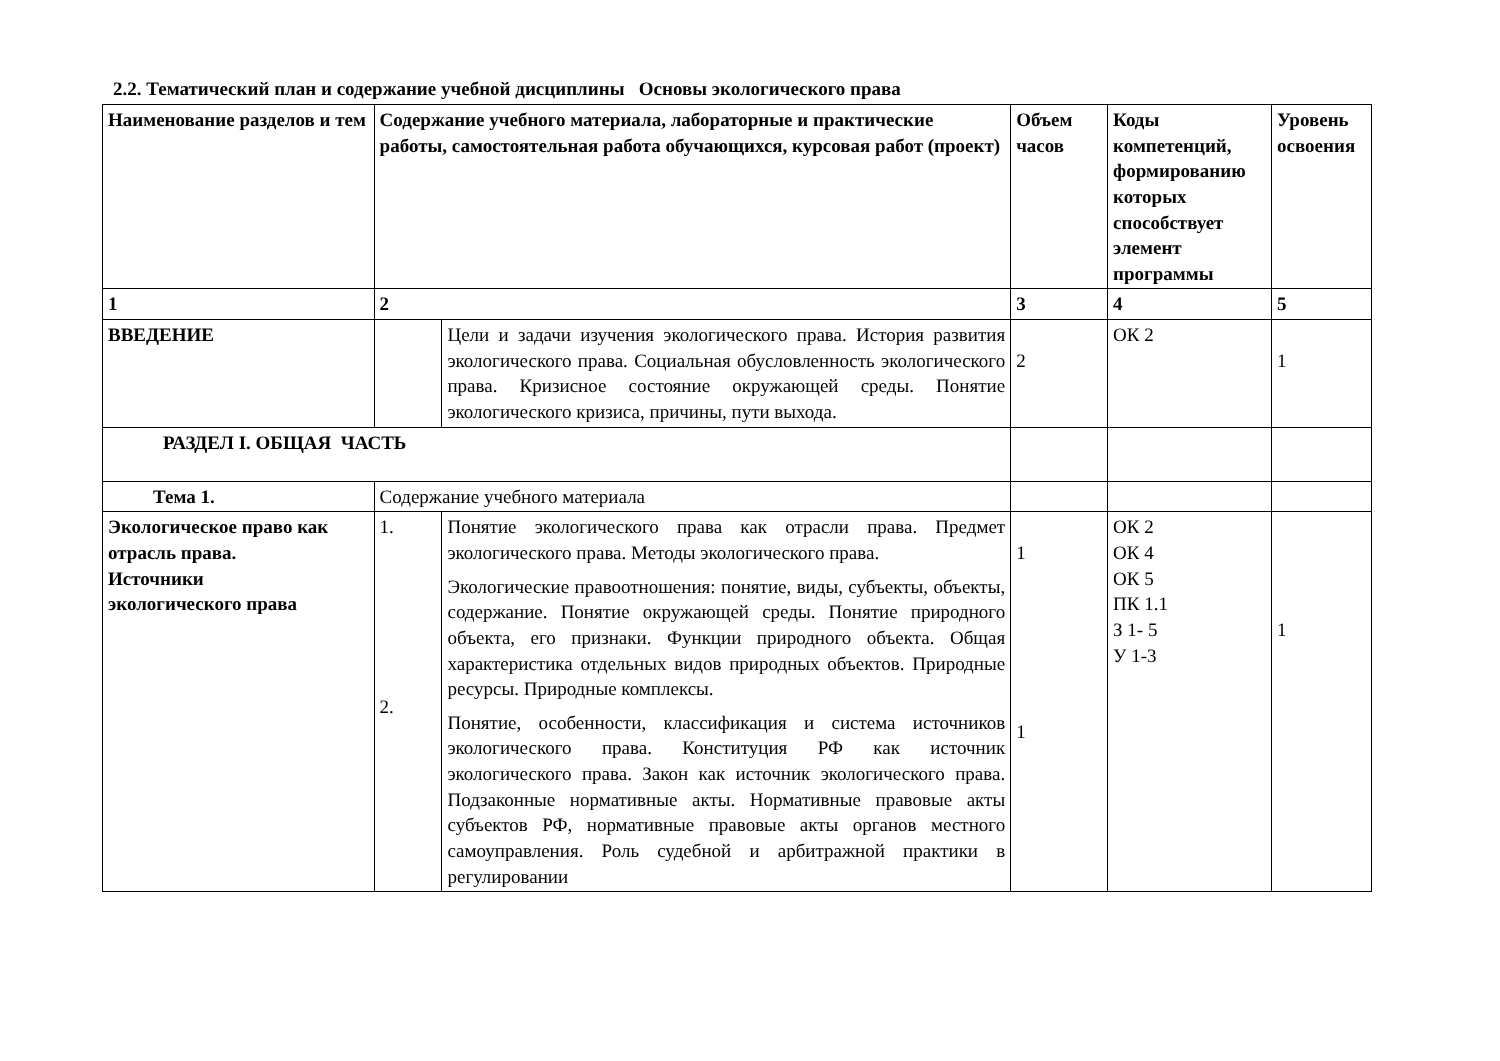2.2. Тематический план и содержание учебной дисциплины Основы экологического права
| Наименование разделов и тем | Содержание учебного материала, лабораторные и практические работы, самостоятельная работа обучающихся, курсовая работ (проект) | | Объем часов | Коды компетенций, формированию которых способствует элемент программы | Уровень освоения |
| --- | --- | --- | --- | --- | --- |
| 1 | 2 | | 3 | 4 | 5 |
| ВВЕДЕНИЕ | | Цели и задачи изучения экологического права. История развития экологического права. Социальная обусловленность экологического права. Кризисное состояние окружающей среды. Понятие экологического кризиса, причины, пути выхода. | 2 | ОК 2 | 1 |
| РАЗДЕЛ I. ОБЩАЯ ЧАСТЬ | | | | | |
| Тема 1. | Содержание учебного материала | | | | |
| Экологическое право как отрасль права. Источники экологического права | 1. 2. | Понятие экологического права как отрасли права. Предмет экологического права. Методы экологического права. Экологические правоотношения: понятие, виды, субъекты, объекты, содержание. Понятие окружающей среды. Понятие природного объекта, его признаки. Функции природного объекта. Общая характеристика отдельных видов природных объектов. Природные ресурсы. Природные комплексы. Понятие, особенности, классификация и система источников экологического права. Конституция РФ как источник экологического права. Закон как источник экологического права. Подзаконные нормативные акты. Нормативные правовые акты субъектов РФ, нормативные правовые акты органов местного самоуправления. Роль судебной и арбитражной практики в регулировании | 1 1 | ОК 2 ОК 4 ОК 5 ПК 1.1 З 1- 5 У 1-3 | 1 |